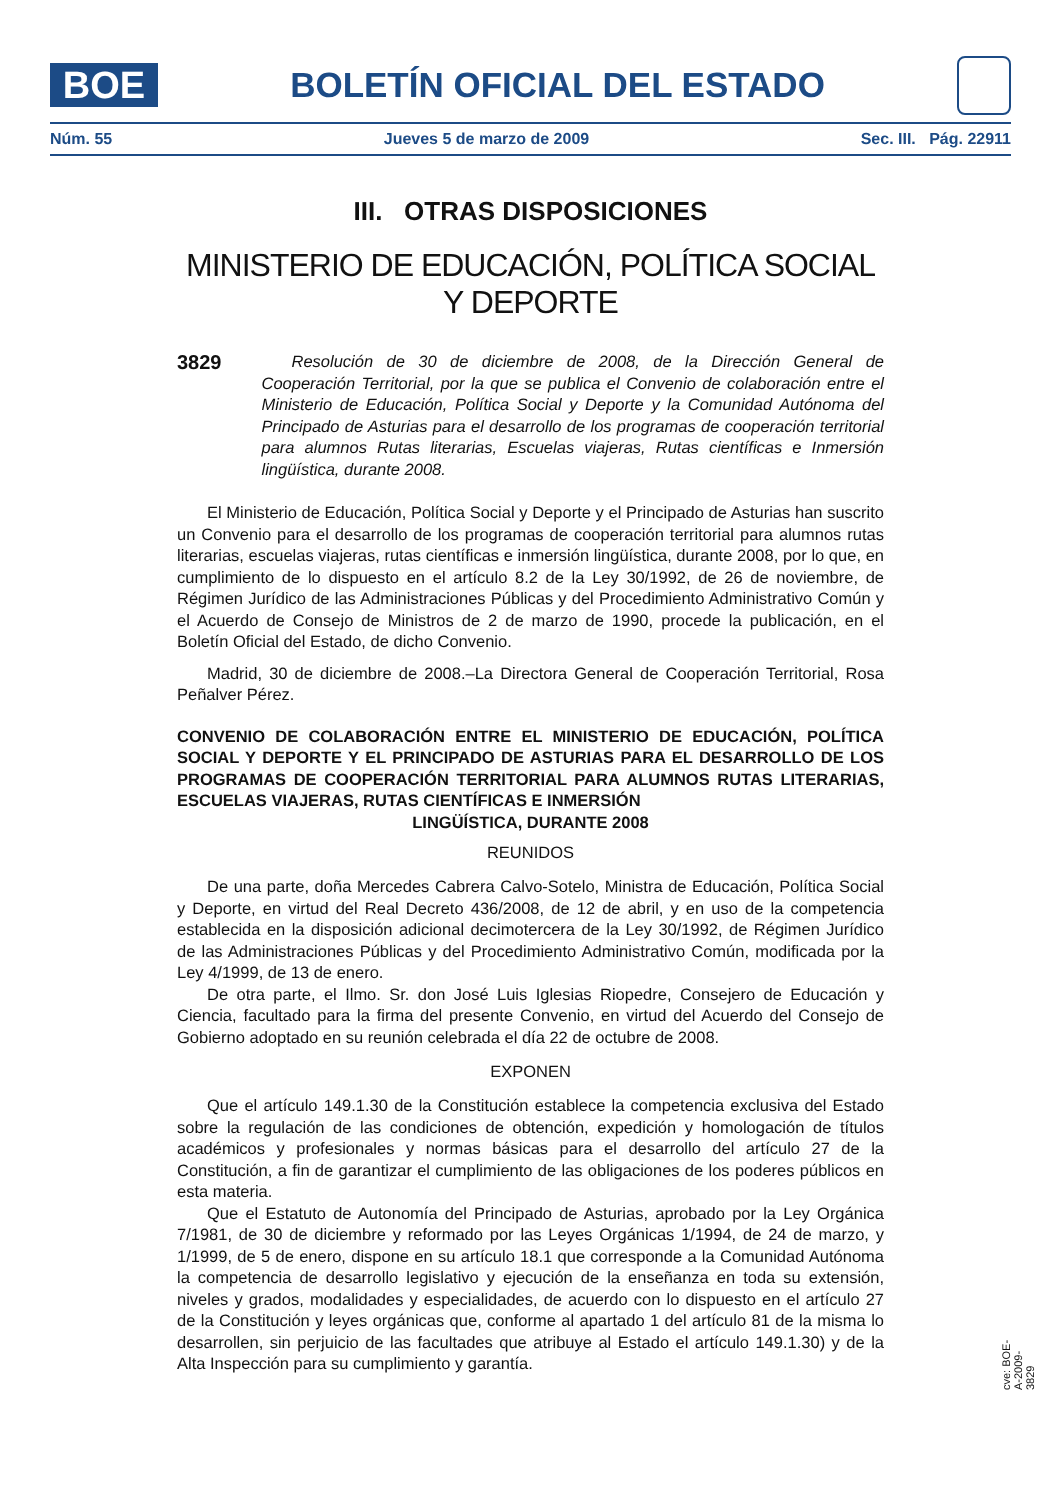BOE
BOLETÍN OFICIAL DEL ESTADO
Núm. 55 Jueves 5 de marzo de 2009 Sec. III. Pág. 22911
III. OTRAS DISPOSICIONES
MINISTERIO DE EDUCACIÓN, POLÍTICA SOCIAL Y DEPORTE
3829
Resolución de 30 de diciembre de 2008, de la Dirección General de Cooperación Territorial, por la que se publica el Convenio de colaboración entre el Ministerio de Educación, Política Social y Deporte y la Comunidad Autónoma del Principado de Asturias para el desarrollo de los programas de cooperación territorial para alumnos Rutas literarias, Escuelas viajeras, Rutas científicas e Inmersión lingüística, durante 2008.
El Ministerio de Educación, Política Social y Deporte y el Principado de Asturias han suscrito un Convenio para el desarrollo de los programas de cooperación territorial para alumnos rutas literarias, escuelas viajeras, rutas científicas e inmersión lingüística, durante 2008, por lo que, en cumplimiento de lo dispuesto en el artículo 8.2 de la Ley 30/1992, de 26 de noviembre, de Régimen Jurídico de las Administraciones Públicas y del Procedimiento Administrativo Común y el Acuerdo de Consejo de Ministros de 2 de marzo de 1990, procede la publicación, en el Boletín Oficial del Estado, de dicho Convenio.
Madrid, 30 de diciembre de 2008.–La Directora General de Cooperación Territorial, Rosa Peñalver Pérez.
CONVENIO DE COLABORACIÓN ENTRE EL MINISTERIO DE EDUCACIÓN, POLÍTICA SOCIAL Y DEPORTE Y EL PRINCIPADO DE ASTURIAS PARA EL DESARROLLO DE LOS PROGRAMAS DE COOPERACIÓN TERRITORIAL PARA ALUMNOS RUTAS LITERARIAS, ESCUELAS VIAJERAS, RUTAS CIENTÍFICAS E INMERSIÓN
LINGÜÍSTICA, DURANTE 2008
REUNIDOS
De una parte, doña Mercedes Cabrera Calvo-Sotelo, Ministra de Educación, Política Social y Deporte, en virtud del Real Decreto 436/2008, de 12 de abril, y en uso de la competencia establecida en la disposición adicional decimotercera de la Ley 30/1992, de Régimen Jurídico de las Administraciones Públicas y del Procedimiento Administrativo Común, modificada por la Ley 4/1999, de 13 de enero.
De otra parte, el Ilmo. Sr. don José Luis Iglesias Riopedre, Consejero de Educación y Ciencia, facultado para la firma del presente Convenio, en virtud del Acuerdo del Consejo de Gobierno adoptado en su reunión celebrada el día 22 de octubre de 2008.
EXPONEN
Que el artículo 149.1.30 de la Constitución establece la competencia exclusiva del Estado sobre la regulación de las condiciones de obtención, expedición y homologación de títulos académicos y profesionales y normas básicas para el desarrollo del artículo 27 de la Constitución, a fin de garantizar el cumplimiento de las obligaciones de los poderes públicos en esta materia.
Que el Estatuto de Autonomía del Principado de Asturias, aprobado por la Ley Orgánica 7/1981, de 30 de diciembre y reformado por las Leyes Orgánicas 1/1994, de 24 de marzo, y 1/1999, de 5 de enero, dispone en su artículo 18.1 que corresponde a la Comunidad Autónoma la competencia de desarrollo legislativo y ejecución de la enseñanza en toda su extensión, niveles y grados, modalidades y especialidades, de acuerdo con lo dispuesto en el artículo 27 de la Constitución y leyes orgánicas que, conforme al apartado 1 del artículo 81 de la misma lo desarrollen, sin perjuicio de las facultades que atribuye al Estado el artículo 149.1.30) y de la Alta Inspección para su cumplimiento y garantía.
cve: BOE-A-2009-3829